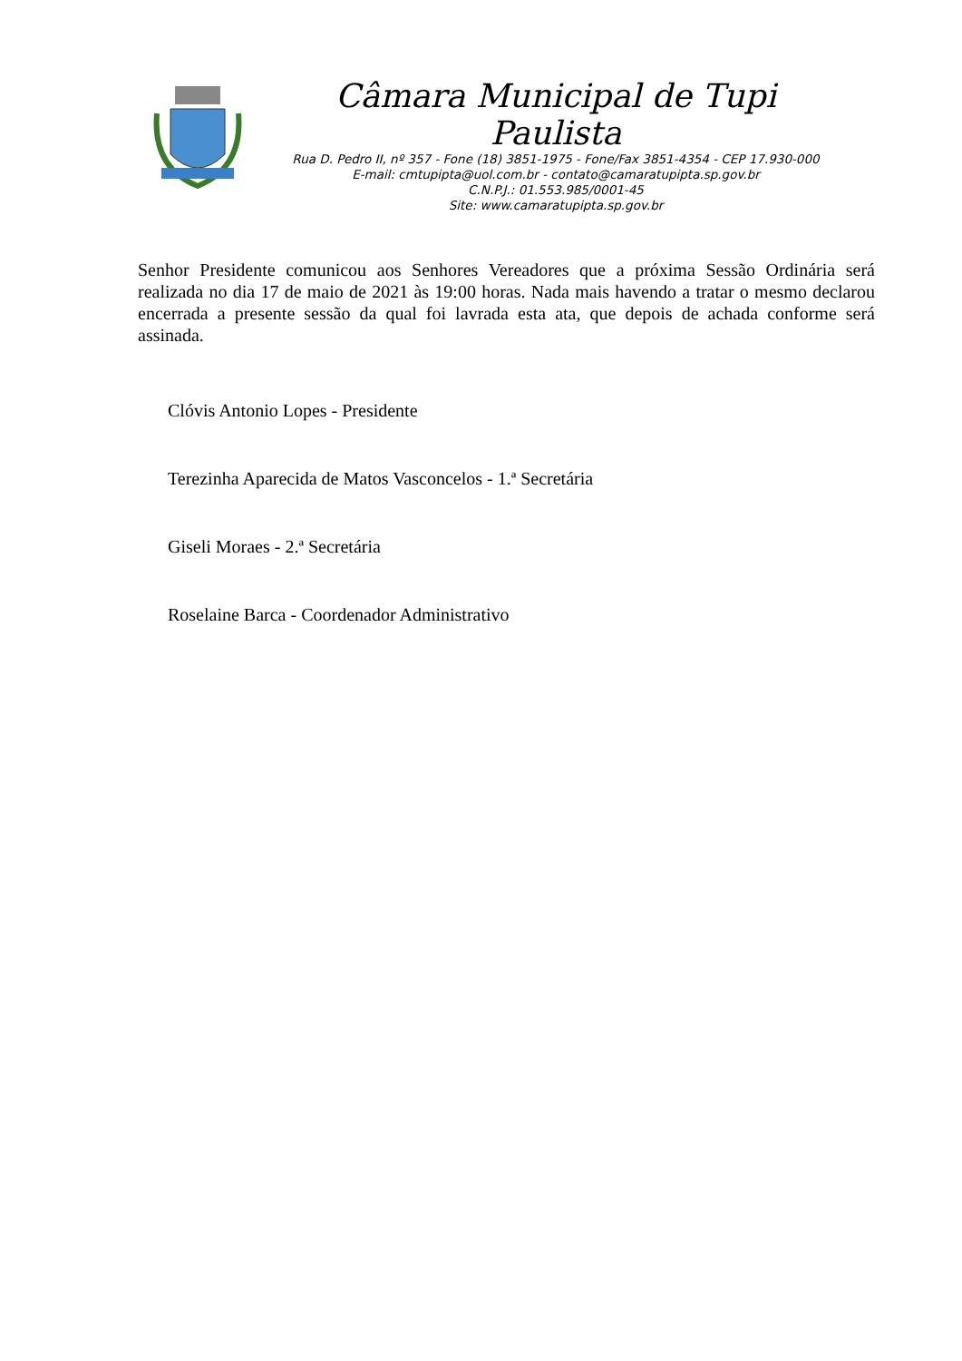Câmara Municipal de Tupi Paulista
Rua D. Pedro II, nº 357 - Fone (18) 3851-1975 - Fone/Fax 3851-4354 - CEP 17.930-000
E-mail: cmtupipta@uol.com.br - contato@camaratupipta.sp.gov.br
C.N.P.J.: 01.553.985/0001-45
Site: www.camaratupipta.sp.gov.br
Senhor Presidente comunicou aos Senhores Vereadores que a próxima Sessão Ordinária será realizada no dia 17 de maio de 2021 às 19:00 horas. Nada mais havendo a tratar o mesmo declarou encerrada a presente sessão da qual foi lavrada esta ata, que depois de achada conforme será assinada.
Clóvis Antonio Lopes - Presidente
Terezinha Aparecida de Matos Vasconcelos - 1.ª Secretária
Giseli Moraes - 2.ª Secretária
Roselaine Barca - Coordenador Administrativo